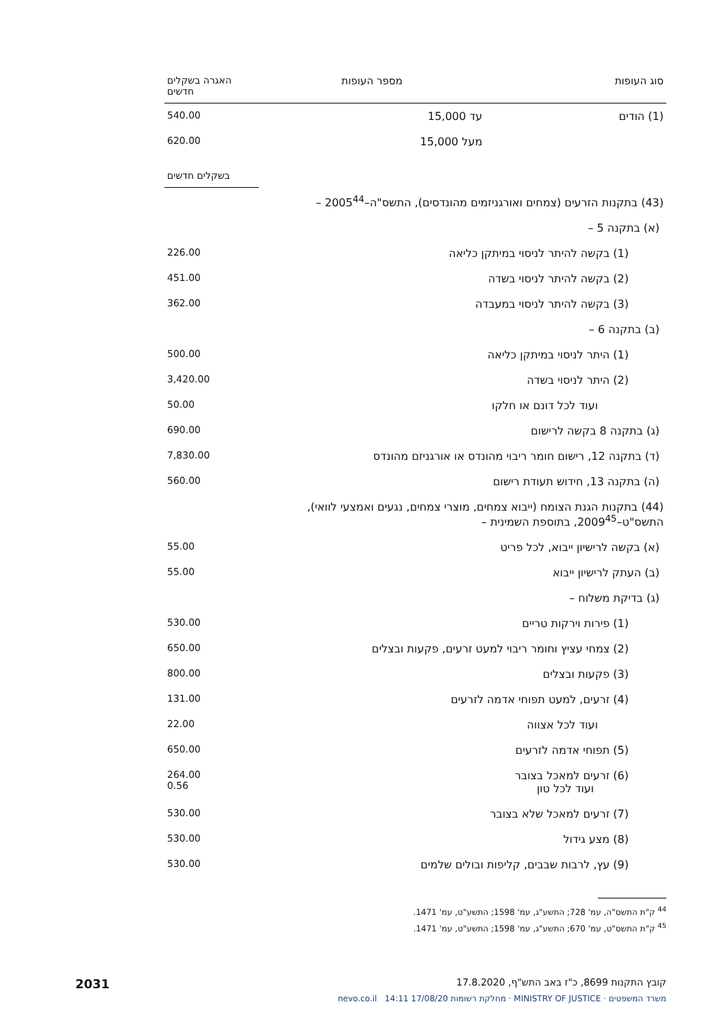| סוג העופות | מספר העופות | האגרה בשקלים חדשים |
| --- | --- | --- |
| (1) הודים | עד 15,000 | 540.00 |
| | מעל 15,000 | 620.00 |
| | בשקלים חדשים |
| (43) בתקנות הזרעים (צמחים ואורגניזמים מהונדסים), התשס"ה–2005<sup>44</sup> – | |
| (א) בתקנה 5 – | |
| (1) בקשה להיתר לניסוי במיתקן כליאה | 226.00 |
| (2) בקשה להיתר לניסוי בשדה | 451.00 |
| (3) בקשה להיתר לניסוי במעבדה | 362.00 |
| (ב) בתקנה 6 – | |
| (1) היתר לניסוי במיתקן כליאה | 500.00 |
| (2) היתר לניסוי בשדה | 3,420.00 |
| ועוד לכל דונם או חלקו | 50.00 |
| (ג) בתקנה 8 בקשה לרישום | 690.00 |
| (ד) בתקנה 12, רישום חומר ריבוי מהונדס או אורגניזם מהונדס | 7,830.00 |
| (ה) בתקנה 13, חידוש תעודת רישום | 560.00 |
| (44) בתקנות הגנת הצומח (ייבוא צמחים, מוצרי צמחים, נגעים ואמצעי לוואי), התשס"ט–2009<sup>45</sup>, בתוספת השמינית – | |
| (א) בקשה לרישיון ייבוא, לכל פריט | 55.00 |
| (ב) העתק לרישיון ייבוא | 55.00 |
| (ג) בדיקת משלוח – | |
| (1) פירות וירקות טריים | 530.00 |
| (2) צמחי עציץ וחומר ריבוי למעט זרעים, פקעות ובצלים | 650.00 |
| (3) פקעות ובצלים | 800.00 |
| (4) זרעים, למעט תפוחי אדמה לזרעים | 131.00 |
| ועוד לכל אצווה | 22.00 |
| (5) תפוחי אדמה לזרעים | 650.00 |
| (6) זרעים למאכל בצובר ועוד לכל טון | 264.00 0.56 |
| (7) זרעים למאכל שלא בצובר | 530.00 |
| (8) מצע גידול | 530.00 |
| (9) עץ, לרבות שבבים, קליפות ובולים שלמים | 530.00 |
<sup>44</sup> ק"ת התשס"ה, עמ' 728; התשע"ג, עמ' 1598; התשע"ט, עמ' 1471.
<sup>45</sup> ק"ת התשס"ט, עמ' 670; התשע"ג, עמ' 1598; התשע"ט, עמ' 1471.
קובץ התקנות 8699, כ"ז באב התש"ף, 17.8.2020 2031
משרד המשפטים · MINISTRY OF JUSTICE · מחלקת רשומות 17/08/20 14:11 nevo.co.il